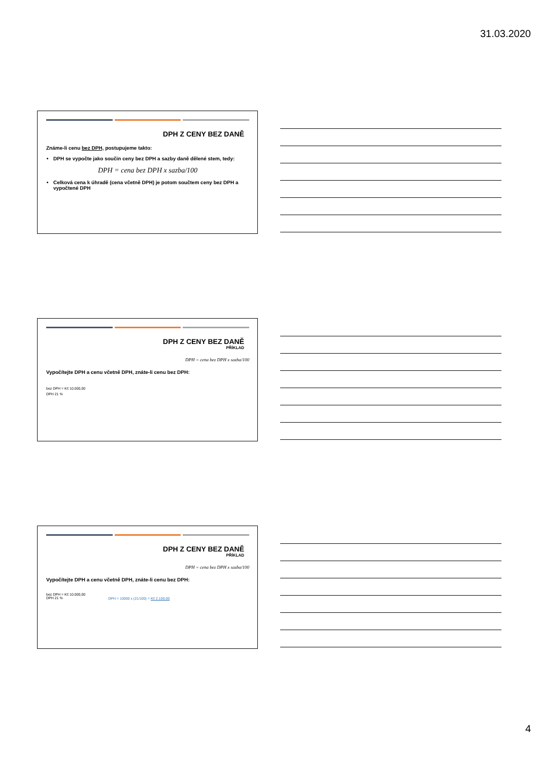31.03.2020
DPH Z CENY BEZ DANĚ
Známe-li cenu bez DPH, postupujeme takto:
DPH se vypočte jako součin ceny bez DPH a sazby daně dělené stem, tedy:
DPH = cena bez DPH x sazba/100
Celková cena k úhradě (cena včetně DPH) je potom součtem ceny bez DPH a vypočtené DPH
DPH Z CENY BEZ DANĚ
PŘÍKLAD
DPH = cena bez DPH x sazba/100
Vypočítejte DPH a cenu včetně DPH, znáte-li cenu bez DPH:
bez DPH = Kč 10.000,00
DPH 21 %
DPH Z CENY BEZ DANĚ
PŘÍKLAD
DPH = cena bez DPH x sazba/100
Vypočítejte DPH a cenu včetně DPH, znáte-li cenu bez DPH:
bez DPH = Kč 10.000,00
DPH 21 % DPH = 10000 x (21/100) = Kč 2.100,00
4